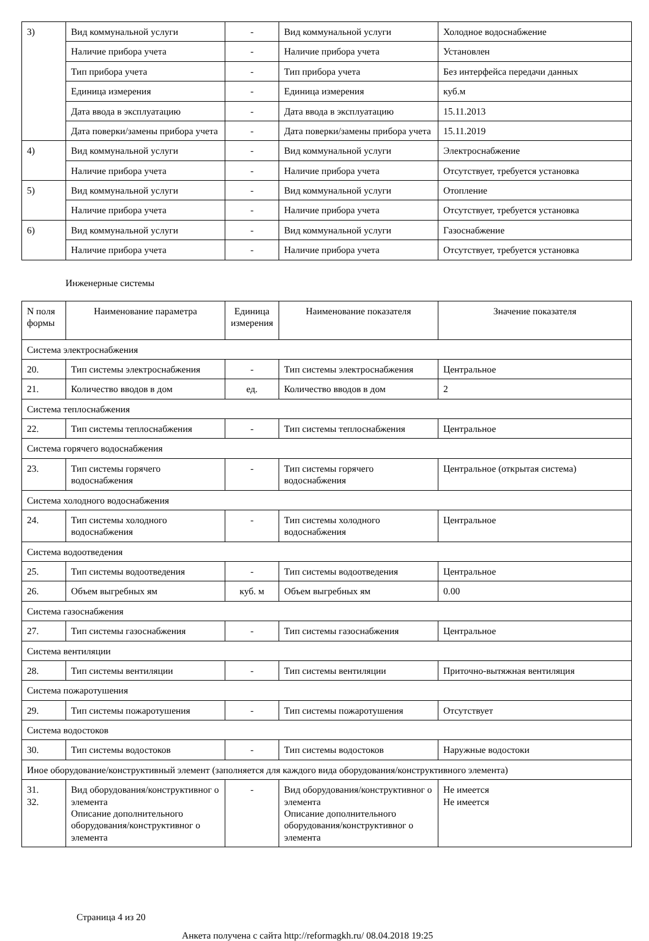| 3) | Вид коммунальной услуги | - | Вид коммунальной услуги | Холодное водоснабжение |
| | Наличие прибора учета | - | Наличие прибора учета | Установлен |
| | Тип прибора учета | - | Тип прибора учета | Без интерфейса передачи данных |
| | Единица измерения | - | Единица измерения | куб.м |
| | Дата ввода в эксплуатацию | - | Дата ввода в эксплуатацию | 15.11.2013 |
| | Дата поверки/замены прибора учета | - | Дата поверки/замены прибора учета | 15.11.2019 |
| 4) | Вид коммунальной услуги | - | Вид коммунальной услуги | Электроснабжение |
| | Наличие прибора учета | - | Наличие прибора учета | Отсутствует, требуется установка |
| 5) | Вид коммунальной услуги | - | Вид коммунальной услуги | Отопление |
| | Наличие прибора учета | - | Наличие прибора учета | Отсутствует, требуется установка |
| 6) | Вид коммунальной услуги | - | Вид коммунальной услуги | Газоснабжение |
| | Наличие прибора учета | - | Наличие прибора учета | Отсутствует, требуется установка |
Инженерные системы
| N поля формы | Наименование параметра | Единица измерения | Наименование показателя | Значение показателя |
| Система электроснабжения | | | | |
| 20. | Тип системы электроснабжения | - | Тип системы электроснабжения | Центральное |
| 21. | Количество вводов в дом | ед. | Количество вводов в дом | 2 |
| Система теплоснабжения | | | | |
| 22. | Тип системы теплоснабжения | - | Тип системы теплоснабжения | Центральное |
| Система горячего водоснабжения | | | | |
| 23. | Тип системы горячего водоснабжения | - | Тип системы горячего водоснабжения | Центральное (открытая система) |
| Система холодного водоснабжения | | | | |
| 24. | Тип системы холодного водоснабжения | - | Тип системы холодного водоснабжения | Центральное |
| Система водоотведения | | | | |
| 25. | Тип системы водоотведения | - | Тип системы водоотведения | Центральное |
| 26. | Объем выгребных ям | куб. м | Объем выгребных ям | 0.00 |
| Система газоснабжения | | | | |
| 27. | Тип системы газоснабжения | - | Тип системы газоснабжения | Центральное |
| Система вентиляции | | | | |
| 28. | Тип системы вентиляции | - | Тип системы вентиляции | Приточно-вытяжная вентиляция |
| Система пожаротушения | | | | |
| 29. | Тип системы пожаротушения | - | Тип системы пожаротушения | Отсутствует |
| Система водостоков | | | | |
| 30. | Тип системы водостоков | - | Тип системы водостоков | Наружные водостоки |
| Иное оборудование/конструктивный элемент (заполняется для каждого вида оборудования/конструктивного элемента) | | | | |
| 31. 32. | Вид оборудования/конструктивног о элемента Описание дополнительного оборудования/конструктивног о элемента | - | Вид оборудования/конструктивног о элемента Описание дополнительного оборудования/конструктивног о элемента | Не имеется Не имеется |
Страница 4 из 20
Анкета получена с сайта http://reformagkh.ru/ 08.04.2018 19:25